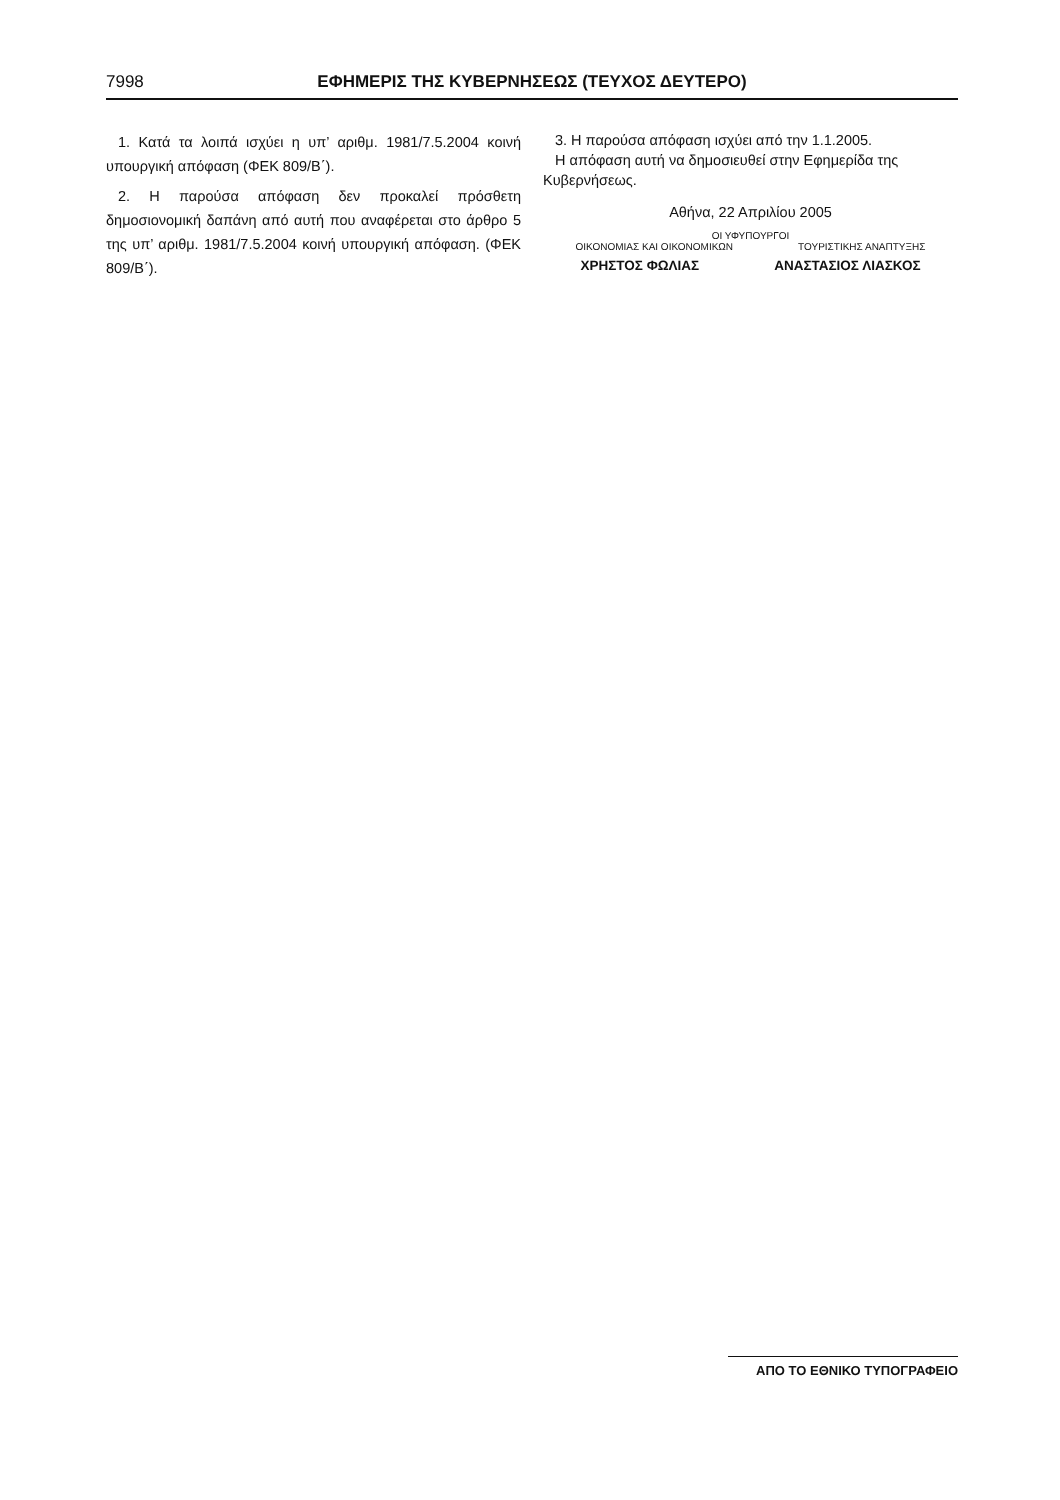7998 ΕΦΗΜΕΡΙΣ ΤΗΣ ΚΥΒΕΡΝΗΣΕΩΣ (ΤΕΥΧΟΣ ΔΕΥΤΕΡΟ)
1. Κατά τα λοιπά ισχύει η υπ’ αριθμ. 1981/7.5.2004 κοινή υπουργική απόφαση (ΦΕΚ 809/Β΄).
2. Η παρούσα απόφαση δεν προκαλεί πρόσθετη δημοσιονομική δαπάνη από αυτή που αναφέρεται στο άρθρο 5 της υπ’ αριθμ. 1981/7.5.2004 κοινή υπουργική απόφαση. (ΦΕΚ 809/Β΄).
3. Η παρούσα απόφαση ισχύει από την 1.1.2005.
Η απόφαση αυτή να δημοσιευθεί στην Εφημερίδα της Κυβερνήσεως.
Αθήνα, 22 Απριλίου 2005
ΟΙ ΥΦΥΠΟΥΡΓΟΙ
ΟΙΚΟΝΟΜΙΑΣ ΚΑΙ ΟΙΚΟΝΟΜΙΚΩΝ ΤΟΥΡΙΣΤΙΚΗΣ ΑΝΑΠΤΥΞΗΣ
ΧΡΗΣΤΟΣ ΦΩΛΙΑΣ ΑΝΑΣΤΑΣΙΟΣ ΛΙΑΣΚΟΣ
ΑΠΟ ΤΟ ΕΘΝΙΚΟ ΤΥΠΟΓΡΑΦΕΙΟ